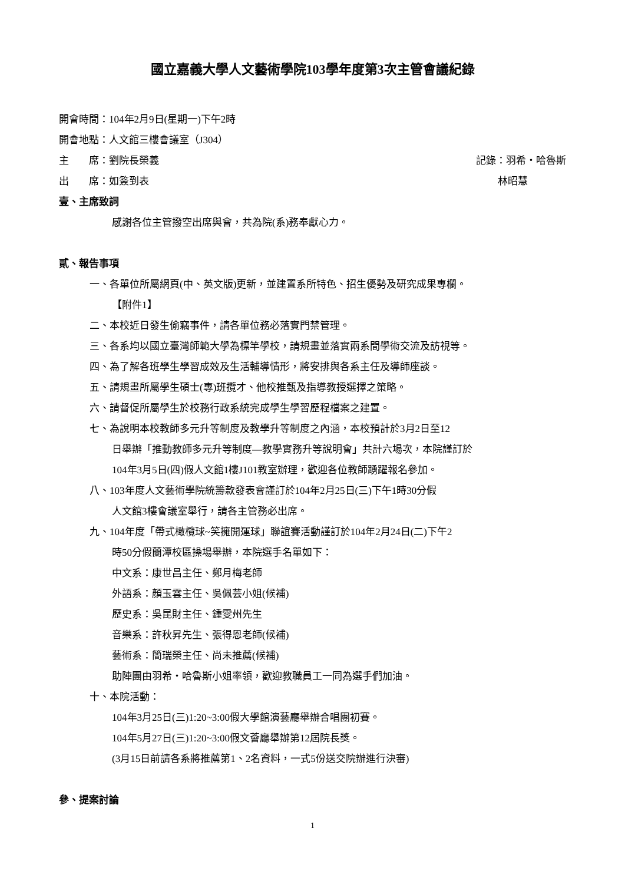國立嘉義大學人文藝術學院103學年度第3次主管會議紀錄
開會時間：104年2月9日(星期一)下午2時
開會地點：人文館三樓會議室（J304）
主　　席：劉院長榮義 記錄：羽希・哈魯斯
出　　席：如簽到表 林昭慧
壹、主席致詞
感謝各位主管撥空出席與會，共為院(系)務奉獻心力。
貳、報告事項
一、各單位所屬網頁(中、英文版)更新，並建置系所特色、招生優勢及研究成果專欄。
【附件1】
二、本校近日發生偷竊事件，請各單位務必落實門禁管理。
三、各系均以國立臺灣師範大學為標竿學校，請規畫並落實兩系間學術交流及訪視等。
四、為了解各班學生學習成效及生活輔導情形，將安排與各系主任及導師座談。
五、請規畫所屬學生碩士(專)班攬才、他校推甄及指導教授選擇之策略。
六、請督促所屬學生於校務行政系統完成學生學習歷程檔案之建置。
七、為說明本校教師多元升等制度及教學升等制度之內涵，本校預計於3月2日至12
日舉辦「推動教師多元升等制度—教學實務升等說明會」共計六場次，本院謹訂於
104年3月5日(四)假人文館1樓J101教室辦理，歡迎各位教師踴躍報名參加。
八、103年度人文藝術學院統籌款發表會謹訂於104年2月25日(三)下午1時30分假
人文館3樓會議室舉行，請各主管務必出席。
九、104年度「帶式橄欖球~笑擁開運球」聯誼賽活動謹訂於104年2月24日(二)下午2
時50分假蘭潭校區操場舉辦，本院選手名單如下：
中文系：康世昌主任、鄭月梅老師
外語系：顏玉雲主任、吳佩芸小姐(候補)
歷史系：吳昆財主任、鍾雯州先生
音樂系：許秋昇先生、張得恩老師(候補)
藝術系：簡瑞榮主任、尚未推薦(候補)
助陣團由羽希・哈魯斯小姐率領，歡迎教職員工一同為選手們加油。
十、本院活動：
104年3月25日(三)1:20~3:00假大學館演藝廳舉辦合唱團初賽。
104年5月27日(三)1:20~3:00假文薈廳舉辦第12屆院長獎。
(3月15日前請各系將推薦第1、2名資料，一式5份送交院辦進行決審)
參、提案討論
1